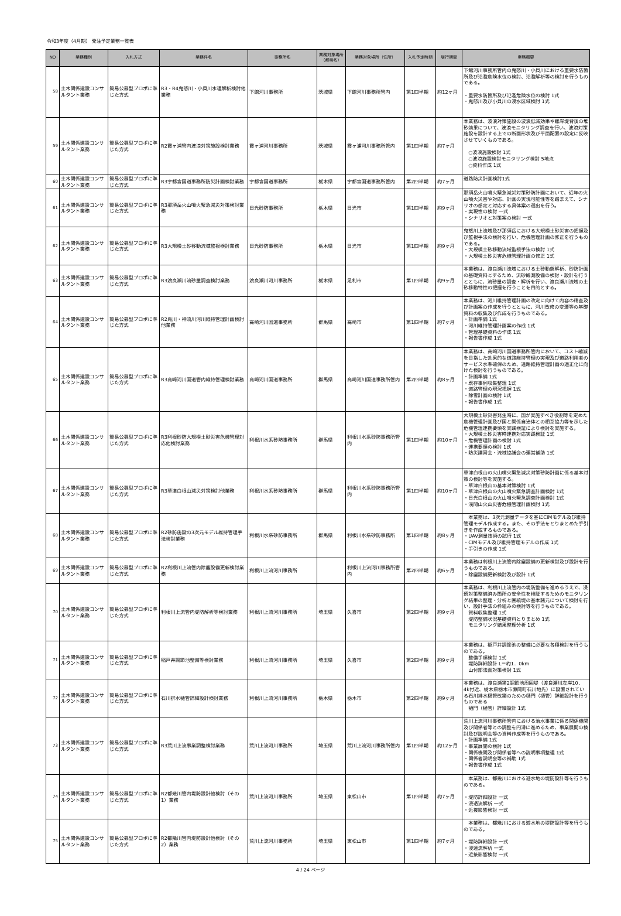令和3年度（4月期） 発注予定業務一覧表
| NO | 業務種別 | 入札方式 | 業務件名 | 事務所名 | 業務対象場所（都県名） | 業務対象場所（住所） | 入札予定時期 | 履行期間 | 業務概要 |
| --- | --- | --- | --- | --- | --- | --- | --- | --- | --- |
| 58 | 土木関係建設コンサルタント業務 | 簡易公募型プロポに準じた方式 | R3・R4鬼怒川・小貝川水理解析検討他業務 | 下館河川事務所 | 茨城県 | 下館河川事務所管内 | 第1四半期 | 約12ヶ月 | 下館河川事務所管内の鬼怒川・小貝川における重要水防箇所及び氾濫危険水位の検討、氾濫解析等の検討を行うものである。 ・重要水防箇所及び氾濫危険水位の検討 1式 ・鬼怒川及び小貝川の浸水区域検討 1式 |
| 59 | 土木関係建設コンサルタント業務 | 簡易公募型プロポに準じた方式 | R2霞ヶ浦管内波浪対策施設検討業務 | 霞ヶ浦河川事務所 | 茨城県 | 霞ヶ浦河川事務所管内 | 第1四半期 | 約7ヶ月 | 本業務は、波浪対策施設の波浪低減効果や離岸堤背後の堆砂効果について、波浪モニタリング調査を行い、波浪対策施設を設計する上での断面形状及び平面配置の設定に反映させていくものである。 ○波浪施設検討 1式 ○波浪施設検討モニタリング検討 5地点 ○資料作成 1式 |
| 60 | 土木関係建設コンサルタント業務 | 簡易公募型プロポに準じた方式 | R3宇都宮国道事務所防災計画検討業務 | 宇都宮国道事務所 | 栃木県 | 宇都宮国道事務所管内 | 第2四半期 | 約7ヶ月 | 道路防災計画検討1式 |
| 61 | 土木関係建設コンサルタント業務 | 簡易公募型プロポに準じた方式 | R3那須岳火山噴火緊急減災対策検討業務 | 日光砂防事務所 | 栃木県 | 日光市 | 第1四半期 | 約9ヶ月 | 那須岳火山噴火緊急減災対策砂防計画において、近年の火山噴火災害や対応、計画の実現可能性等を踏まえて、シナリオの想定と対応する具体案の選出を行う。 ・実現性の検討 一式 ・シナリオと対策案の検討 一式 |
| 62 | 土木関係建設コンサルタント業務 | 簡易公募型プロポに準じた方式 | R3大規模土砂移動流域監視検討業務 | 日光砂防事務所 | 栃木県 | 日光市 | 第1四半期 | 約9ヶ月 | 鬼怒川上流域及び那須岳における大規模土砂災害の把握及び監視手法の検討を行い、危機管理計画の修正を行うものである。 ・大規模土砂移動流域監視手法の検討 1式 ・大規模土砂災害危機管理計画の修正 1式 |
| 63 | 土木関係建設コンサルタント業務 | 簡易公募型プロポに準じた方式 | R3渡良瀬川流砂量調査検討業務 | 渡良瀬川河川事務所 | 栃木県 | 足利市 | 第1四半期 | 約9ヶ月 | 本業務は、渡良瀬川流域における土砂動態解析、砂防計画の基礎資料とするため、流砂観測設備の検討・設計を行うとともに、流砂量の調査・解析を行い、渡良瀬川流域の土砂移動特性の把握を行うことを目的とする。 |
| 64 | 土木関係建設コンサルタント業務 | 簡易公募型プロポに準じた方式 | R2烏川・神流川河川維持管理計画検討他業務 | 高崎河川国道事務所 | 群馬県 | 高崎市 | 第1四半期 | 約7ヶ月 | 本業務は、河川維持管理計画の改定に向けて内容の精査及び計画案の作成を行うとともに、河川改修の変遷等の基礎資料の収集及び作成を行うものである。 ・計画準備 1式 ・河川維持管理計画案の作成 1式 ・管理基礎資料の作成 1式 ・報告書作成 1式 |
| 65 | 土木関係建設コンサルタント業務 | 簡易公募型プロポに準じた方式 | R3高崎河川国道管内維持管理検討業務 | 高崎河川国道事務所 | 群馬県 | 高崎河川国道事務所管内 | 第2四半期 | 約8ヶ月 | 本業務は、高崎河川国道事務所管内において、コスト縮減を目指した効果的な道路維持管理の実現及び道路利用者のサービス水準確保のため、道路維持管理計画の適正化に向けた検討を行うものである。 ・計画準備 1式 ・既存事例収集整理 1式 ・道路管理の現況把握 1式 ・除雪計画の検討 1式 ・報告書作成 1式 |
| 66 | 土木関係建設コンサルタント業務 | 簡易公募型プロポに準じた方式 | R3利根砂防大規模土砂災害危機管理対応他検討業務 | 利根川水系砂防事務所 | 群馬県 | 利根川水系砂防事務所管内 | 第1四半期 | 約10ヶ月 | 大規模土砂災害発生時に、国が実施すべき役割等を定めた危機管理計画及び国と関係自治体との相互協力等を示した危機管理連携要領を実践検証により検討を実施する。 ・大規模土砂災害時連携対応実践検証 1式 ・危機管理計画の検討 1式 ・連携要領の検討 1式 ・防災講習会・流域協議会の運営補助 1式 |
| 67 | 土木関係建設コンサルタント業務 | 簡易公募型プロポに準じた方式 | R3草津白根山減災対策検討他業務 | 利根川水系砂防事務所 | 群馬県 | 利根川水系砂防事務所管内 | 第1四半期 | 約10ヶ月 | 草津白根山の火山噴火緊急減災対策砂防計画に係る基本対策の検討等を実施する。 ・草津白根山の基本対策検討 1式 ・草津白根山の火山噴火緊急調査計画検討 1式 ・日光白根山の火山噴火緊急調査計画検討 1式 ・浅間山火山災害危機管理計画検討 1式 |
| 68 | 土木関係建設コンサルタント業務 | 簡易公募型プロポに準じた方式 | R2砂防施設の3次元モデル維持管理手法検討業務 | 利根川水系砂防事務所 | 群馬県 | 利根川水系砂防事務所 | 第1四半期 | 約8ヶ月 | 本業務は、3次元測量データを基にCIMモデル及び維持管理モデル作成する。また、その手法をとりまとめた手引きを作成するものである。 ・UAV測量技術の試行 1式 ・CIMモデル及び維持管理モデルの作成 1式 ・手引きの作成 1式 |
| 69 | 土木関係建設コンサルタント業務 | 簡易公募型プロポに準じた方式 | R2利根川上流管内除塵設備更新検討業務 | 利根川上流河川事務所 | | 利根川上流河川事務所管内 | 第2四半期 | 約6ヶ月 | 本業務は利根川上流管内除塵設備の更新検討及び設計を行うものである。 ・除塵設備更新検討及び設計 1式 |
| 70 | 土木関係建設コンサルタント業務 | 簡易公募型プロポに準じた方式 | 利根川上流管内堤防解析等検討業務 | 利根川上流河川事務所 | 埼玉県 | 久喜市 | 第2四半期 | 約9ヶ月 | 本業務は、利根川上流管内の堤防整備を進めるうえで、浸透対策整備済み箇所の安全性を検証するためのモニタリング結果の整理・分析と囲繞堤の基本諸元について検討を行い、設計手法の枠組みの検討等を行うものである。 資料収集整理 1式 堤防整備状況基礎資料とりまとめ 1式 モニタリング結果整理分析 1式 |
| 71 | 土木関係建設コンサルタント業務 | 簡易公募型プロポに準じた方式 | 稲戸井調節池整備等検討業務 | 利根川上流河川事務所 | 埼玉県 | 久喜市 | 第2四半期 | 約9ヶ月 | 本業務は、稲戸井調節池の整備に必要な各種検討を行うものである。 整備手順検討 1式 堤防詳細設計 L＝約1．0km 山付部法面対策検討 1式 |
| 72 | 土木関係建設コンサルタント業務 | 簡易公募型プロポに準じた方式 | 石川排水樋管詳細設計検討業務 | 利根川上流河川事務所 | 栃木県 | 栃木市 | 第2四半期 | 約9ヶ月 | 本業務は、渡良瀬第2調節池周囲堤（渡良瀬川左岸10．4k付近、栃木県栃木市藤岡町石川地先）に設置されている石川排水樋管改築のための樋門（樋管）詳細設計を行うものである 樋門（樋管）詳細設計 1式 |
| 73 | 土木関係建設コンサルタント業務 | 簡易公募型プロポに準じた方式 | R3荒川上流事業調整検討業務 | 荒川上流河川事務所 | 埼玉県 | 荒川上流河川事務所管内 | 第1四半期 | 約12ヶ月 | 荒川上流河川事務所管内における治水事業に係る関係機関及び関係者等との調整を円滑に進めるため、事業展開の検討及び説明会等の資料作成等を行うものである。 ・計画準備 1式 ・事業展開の検討 1式 ・関係機関及び関係者等への説明事項整理 1式 ・関係者説明会等の補助 1式 ・報告書作成 1式 |
| 74 | 土木関係建設コンサルタント業務 | 簡易公募型プロポに準じた方式 | R2都幾川管内堤防設計他検討（その1）業務 | 荒川上流河川事務所 | 埼玉県 | 東松山市 | 第1四半期 | 約7ヶ月 | 本業務は、都幾川における遊水地の堤防設計等を行うものである。 ・堤防詳細設計 一式 ・浸透流解析 一式 ・近接影響検討 一式 |
| 75 | 土木関係建設コンサルタント業務 | 簡易公募型プロポに準じた方式 | R2都幾川管内堤防設計他検討（その2）業務 | 荒川上流河川事務所 | 埼玉県 | 東松山市 | 第1四半期 | 約7ヶ月 | 本業務は、都幾川における遊水地の堤防設計等を行うものである。 ・堤防詳細設計 一式 ・浸透流解析 一式 ・近接影響検討 一式 |
4 / 24 ページ